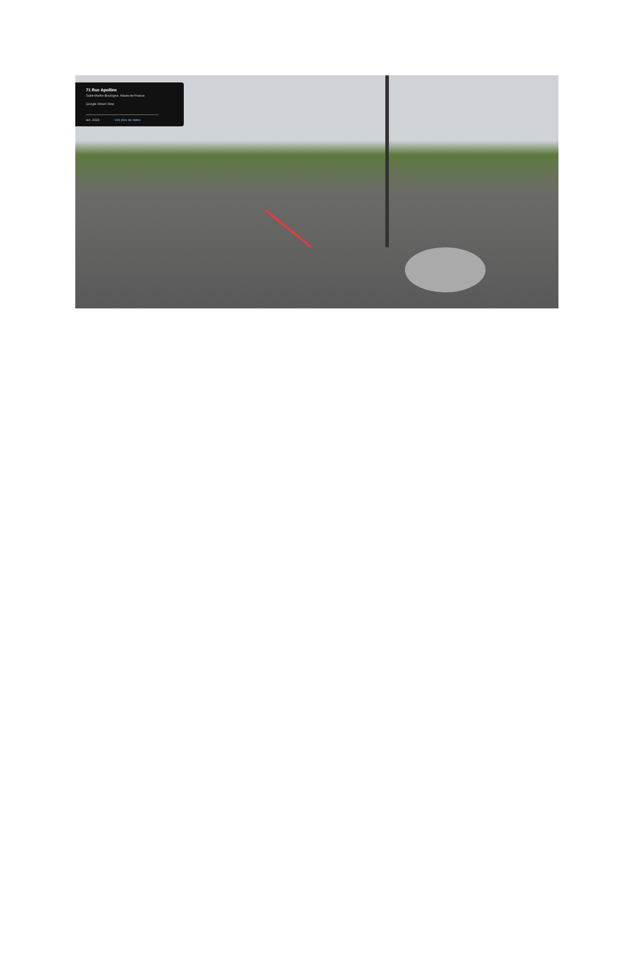71 Rue Apolline
Saint-Martin-Boulogne, Hauts-de-France
Google Street View
avr. 2023 Voir plus de dates